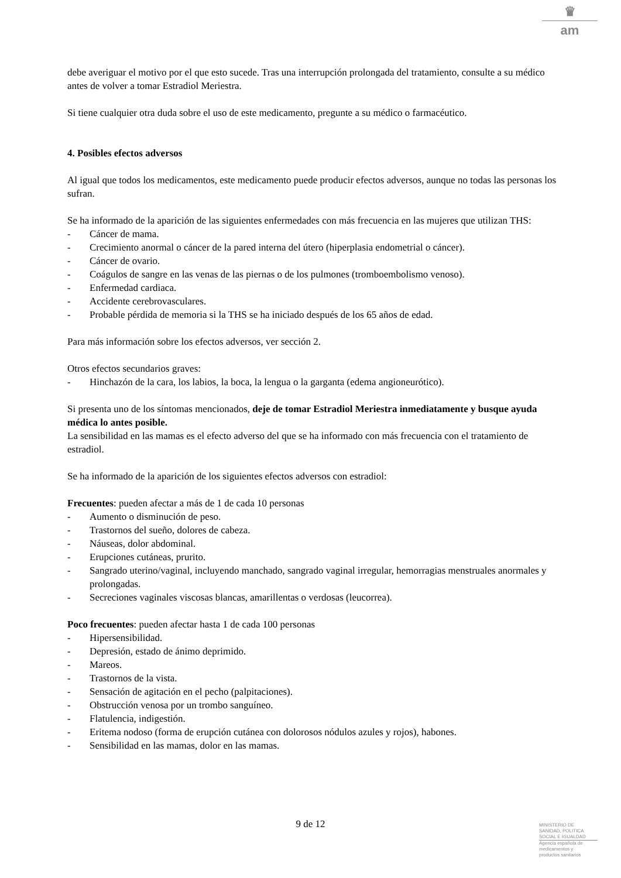♛
am
debe averiguar el motivo por el que esto sucede. Tras una interrupción prolongada del tratamiento, consulte a su médico antes de volver a tomar Estradiol Meriestra.
Si tiene cualquier otra duda sobre el uso de este medicamento, pregunte a su médico o farmacéutico.
4. Posibles efectos adversos
Al igual que todos los medicamentos, este medicamento puede producir efectos adversos, aunque no todas las personas los sufran.
Se ha informado de la aparición de las siguientes enfermedades con más frecuencia en las mujeres que utilizan THS:
- Cáncer de mama.
- Crecimiento anormal o cáncer de la pared interna del útero (hiperplasia endometrial o cáncer).
- Cáncer de ovario.
- Coágulos de sangre en las venas de las piernas o de los pulmones (tromboembolismo venoso).
- Enfermedad cardiaca.
- Accidente cerebrovasculares.
- Probable pérdida de memoria si la THS se ha iniciado después de los 65 años de edad.
Para más información sobre los efectos adversos, ver sección 2.
Otros efectos secundarios graves:
- Hinchazón de la cara, los labios, la boca, la lengua o la garganta (edema angioneurótico).
Si presenta uno de los síntomas mencionados, deje de tomar Estradiol Meriestra inmediatamente y busque ayuda médica lo antes posible.
La sensibilidad en las mamas es el efecto adverso del que se ha informado con más frecuencia con el tratamiento de estradiol.
Se ha informado de la aparición de los siguientes efectos adversos con estradiol:
Frecuentes: pueden afectar a más de 1 de cada 10 personas
- Aumento o disminución de peso.
- Trastornos del sueño, dolores de cabeza.
- Náuseas, dolor abdominal.
- Erupciones cutáneas, prurito.
- Sangrado uterino/vaginal, incluyendo manchado, sangrado vaginal irregular, hemorragias menstruales anormales y prolongadas.
- Secreciones vaginales viscosas blancas, amarillentas o verdosas (leucorrea).
Poco frecuentes: pueden afectar hasta 1 de cada 100 personas
- Hipersensibilidad.
- Depresión, estado de ánimo deprimido.
- Mareos.
- Trastornos de la vista.
- Sensación de agitación en el pecho (palpitaciones).
- Obstrucción venosa por un trombo sanguíneo.
- Flatulencia, indigestión.
- Eritema nodoso (forma de erupción cutánea con dolorosos nódulos azules y rojos), habones.
- Sensibilidad en las mamas, dolor en las mamas.
9 de 12
MINISTERIO DE
SANIDAD, POLITICA
SOCIAL E IGUALDAD
Agencia española de
medicamentos y
productos sanitarios